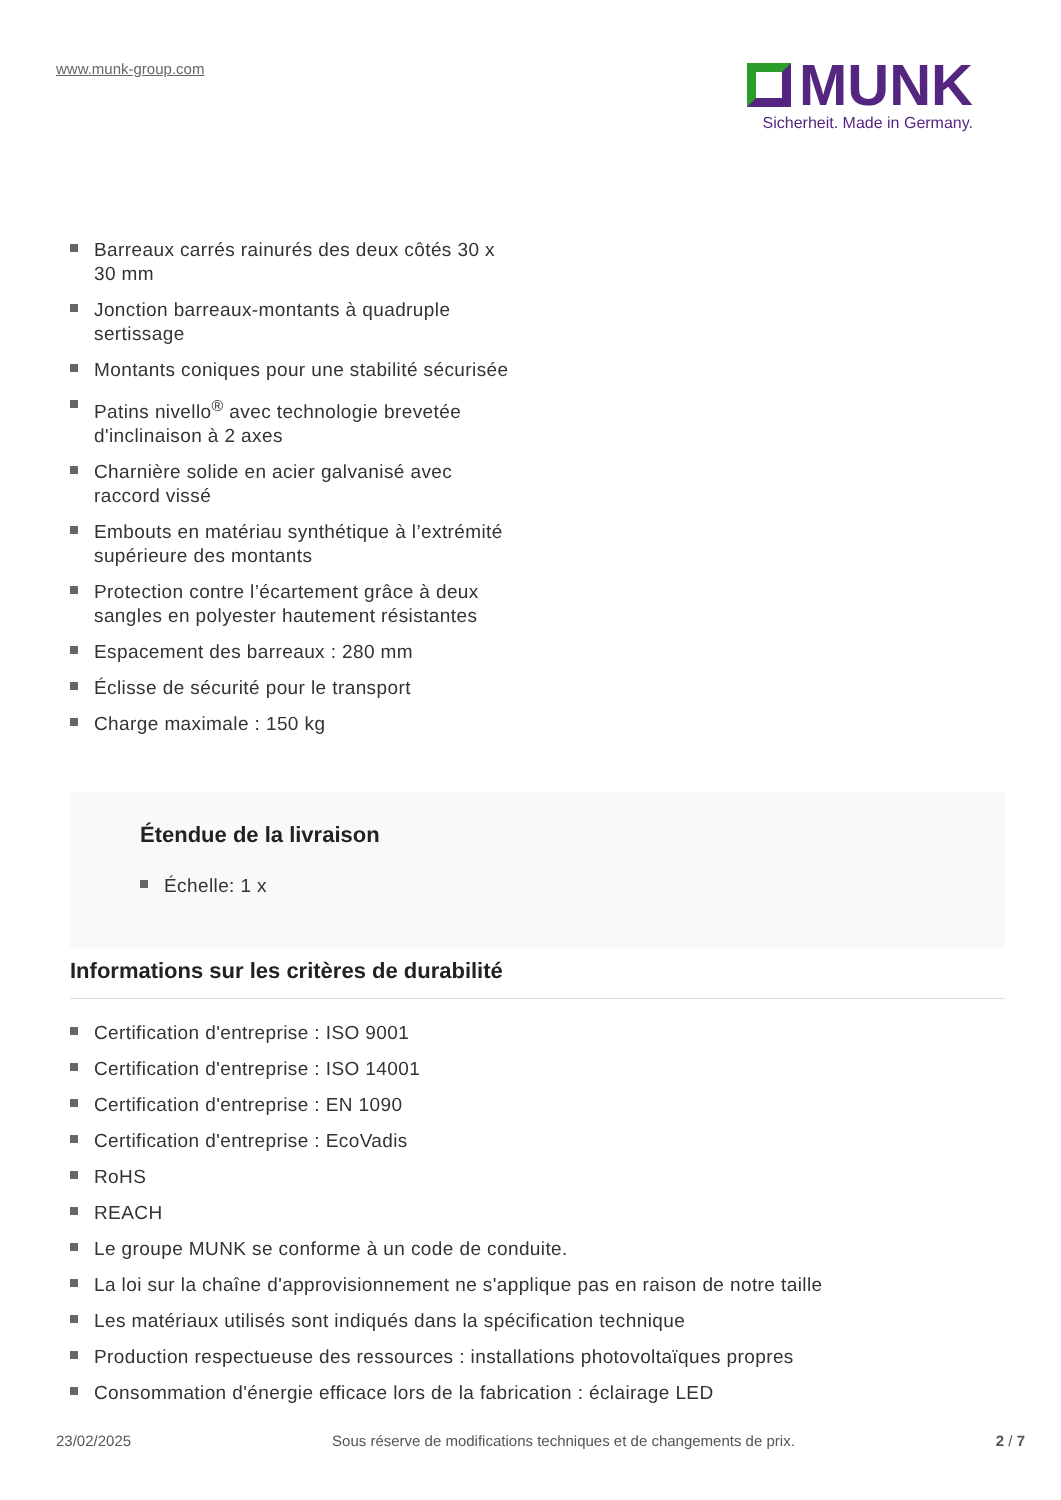www.munk-group.com
MUNK
Sicherheit. Made in Germany.
Barreaux carrés rainurés des deux côtés 30 x 30 mm
Jonction barreaux-montants à quadruple sertissage
Montants coniques pour une stabilité sécurisée
Patins nivello<sup>®</sup> avec technologie brevetée d'inclinaison à 2 axes
Charnière solide en acier galvanisé avec raccord vissé
Embouts en matériau synthétique à l’extrémité supérieure des montants
Protection contre l’écartement grâce à deux sangles en polyester hautement résistantes
Espacement des barreaux : 280 mm
Éclisse de sécurité pour le transport
Charge maximale : 150 kg
Étendue de la livraison
Échelle: 1 x
Informations sur les critères de durabilité
Certification d'entreprise : ISO 9001
Certification d'entreprise : ISO 14001
Certification d'entreprise : EN 1090
Certification d'entreprise : EcoVadis
RoHS
REACH
Le groupe MUNK se conforme à un code de conduite.
La loi sur la chaîne d'approvisionnement ne s'applique pas en raison de notre taille
Les matériaux utilisés sont indiqués dans la spécification technique
Production respectueuse des ressources : installations photovoltaïques propres
Consommation d'énergie efficace lors de la fabrication : éclairage LED
23/02/2025 Sous réserve de modifications techniques et de changements de prix. 2 / 7